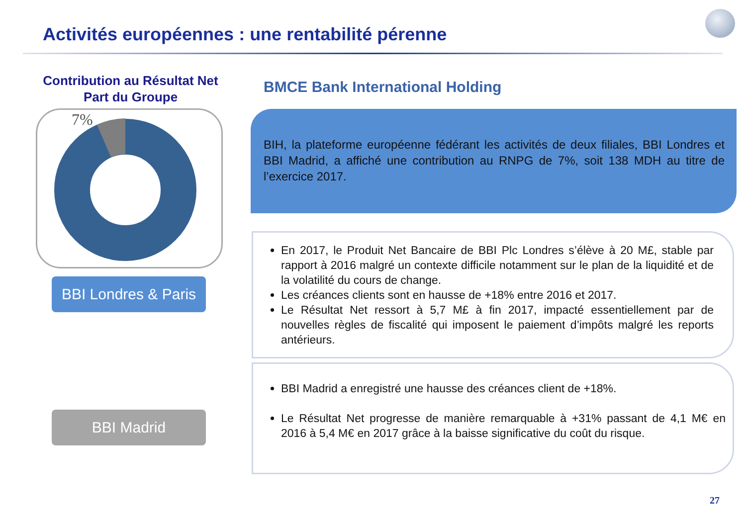Activités européennes : une rentabilité pérenne
Contribution au Résultat Net Part du Groupe
7%
BBI Londres & Paris
BBI Madrid
BMCE Bank International Holding
BIH, la plateforme européenne fédérant les activités de deux filiales, BBI Londres et BBI Madrid, a affiché une contribution au RNPG de 7%, soit 138 MDH au titre de l’exercice 2017.
En 2017, le Produit Net Bancaire de BBI Plc Londres s’élève à 20 M£, stable par rapport à 2016 malgré un contexte difficile notamment sur le plan de la liquidité et de la volatilité du cours de change.
Les créances clients sont en hausse de +18% entre 2016 et 2017.
Le Résultat Net ressort à 5,7 M£ à fin 2017, impacté essentiellement par de nouvelles règles de fiscalité qui imposent le paiement d’impôts malgré les reports antérieurs.
BBI Madrid a enregistré une hausse des créances client de +18%.
Le Résultat Net progresse de manière remarquable à +31% passant de 4,1 M€ en 2016 à 5,4 M€ en 2017 grâce à la baisse significative du coût du risque.
27